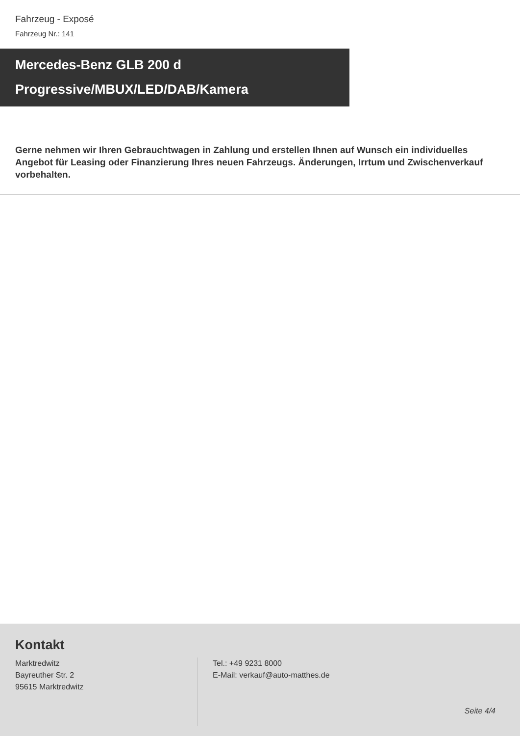Fahrzeug - Exposé
Fahrzeug Nr.: 141
Mercedes-Benz GLB 200 d
Progressive/MBUX/LED/DAB/Kamera
Gerne nehmen wir Ihren Gebrauchtwagen in Zahlung und erstellen Ihnen auf Wunsch ein individuelles Angebot für Leasing oder Finanzierung Ihres neuen Fahrzeugs. Änderungen, Irrtum und Zwischenverkauf vorbehalten.
Kontakt
Marktredwitz
Bayreuther Str. 2
95615 Marktredwitz
Tel.: +49 9231 8000
E-Mail: verkauf@auto-matthes.de
Seite 4/4